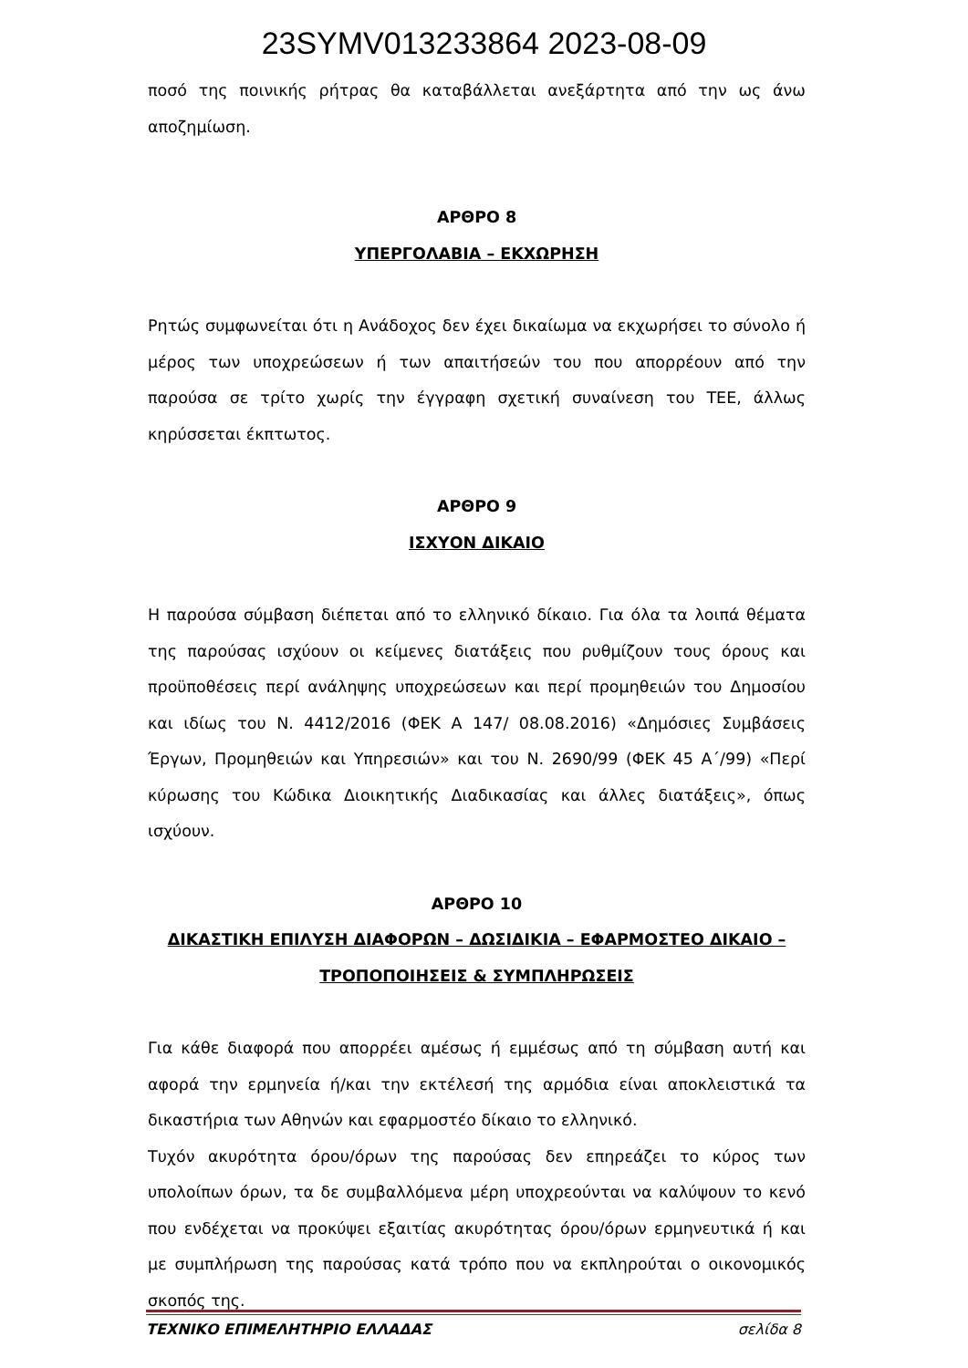23SYMV013233864 2023-08-09
ποσό της ποινικής ρήτρας θα καταβάλλεται ανεξάρτητα από την ως άνω αποζημίωση.
ΑΡΘΡΟ 8
ΥΠΕΡΓΟΛΑΒΙΑ – ΕΚΧΩΡΗΣΗ
Ρητώς συμφωνείται ότι η Ανάδοχος δεν έχει δικαίωμα να εκχωρήσει το σύνολο ή μέρος των υποχρεώσεων ή των απαιτήσεών του που απορρέουν από την παρούσα σε τρίτο χωρίς την έγγραφη σχετική συναίνεση του ΤΕΕ, άλλως κηρύσσεται έκπτωτος.
ΑΡΘΡΟ 9
ΙΣΧΥΟΝ ΔΙΚΑΙΟ
Η παρούσα σύμβαση διέπεται από το ελληνικό δίκαιο. Για όλα τα λοιπά θέματα της παρούσας ισχύουν οι κείμενες διατάξεις που ρυθμίζουν τους όρους και προϋποθέσεις περί ανάληψης υποχρεώσεων και περί προμηθειών του Δημοσίου και ιδίως του Ν. 4412/2016 (ΦΕΚ Α 147/ 08.08.2016) «Δημόσιες Συμβάσεις Έργων, Προμηθειών και Υπηρεσιών» και του Ν. 2690/99 (ΦΕΚ 45 Α΄/99) «Περί κύρωσης του Κώδικα Διοικητικής Διαδικασίας και άλλες διατάξεις», όπως ισχύουν.
ΑΡΘΡΟ 10
ΔΙΚΑΣΤΙΚΗ ΕΠΙΛΥΣΗ ΔΙΑΦΟΡΩΝ – ΔΩΣΙΔΙΚΙΑ – ΕΦΑΡΜΟΣΤΕΟ ΔΙΚΑΙΟ – ΤΡΟΠΟΠΟΙΗΣΕΙΣ & ΣΥΜΠΛΗΡΩΣΕΙΣ
Για κάθε διαφορά που απορρέει αμέσως ή εμμέσως από τη σύμβαση αυτή και αφορά την ερμηνεία ή/και την εκτέλεσή της αρμόδια είναι αποκλειστικά τα δικαστήρια των Αθηνών και εφαρμοστέο δίκαιο το ελληνικό.
Τυχόν ακυρότητα όρου/όρων της παρούσας δεν επηρεάζει το κύρος των υπολοίπων όρων, τα δε συμβαλλόμενα μέρη υποχρεούνται να καλύψουν το κενό που ενδέχεται να προκύψει εξαιτίας ακυρότητας όρου/όρων ερμηνευτικά ή και με συμπλήρωση της παρούσας κατά τρόπο που να εκπληρούται ο οικονομικός σκοπός της.
ΤΕΧΝΙΚΟ ΕΠΙΜΕΛΗΤΗΡΙΟ ΕΛΛΑΔΑΣ σελίδα 8